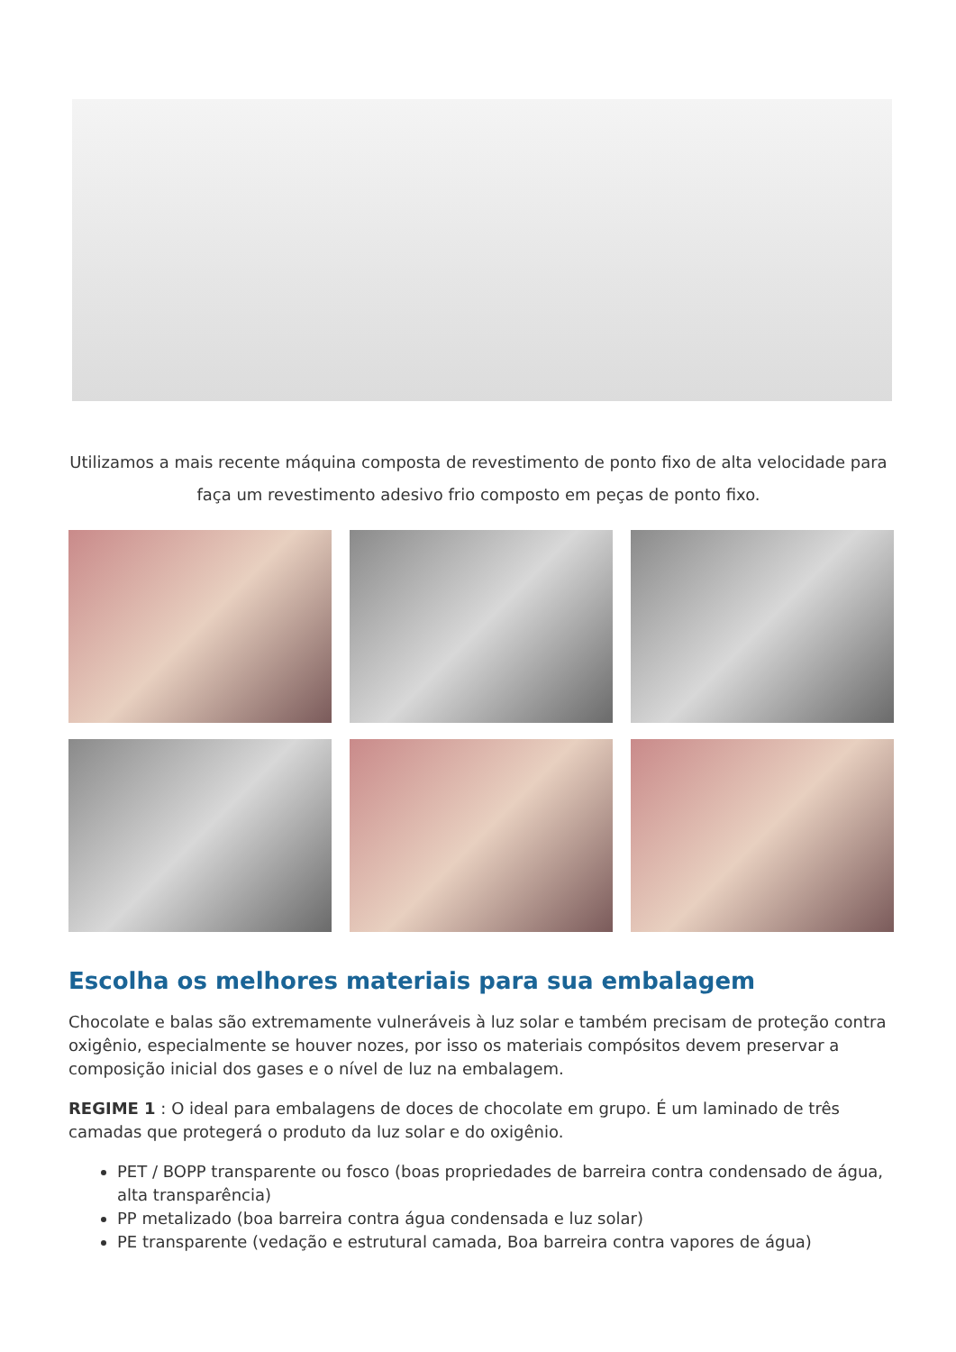Utilizamos a mais recente máquina composta de revestimento de ponto fixo de alta velocidade para
faça um revestimento adesivo frio composto em peças de ponto fixo.
Escolha os melhores materiais para sua embalagem
Chocolate e balas são extremamente vulneráveis à luz solar e também precisam de proteção contra oxigênio, especialmente se houver nozes, por isso os materiais compósitos devem preservar a composição inicial dos gases e o nível de luz na embalagem.
REGIME 1 : O ideal para embalagens de doces de chocolate em grupo. É um laminado de três camadas que protegerá o produto da luz solar e do oxigênio.
PET / BOPP transparente ou fosco (boas propriedades de barreira contra condensado de água, alta transparência)
PP metalizado (boa barreira contra água condensada e luz solar)
PE transparente (vedação e estrutural camada, Boa barreira contra vapores de água)